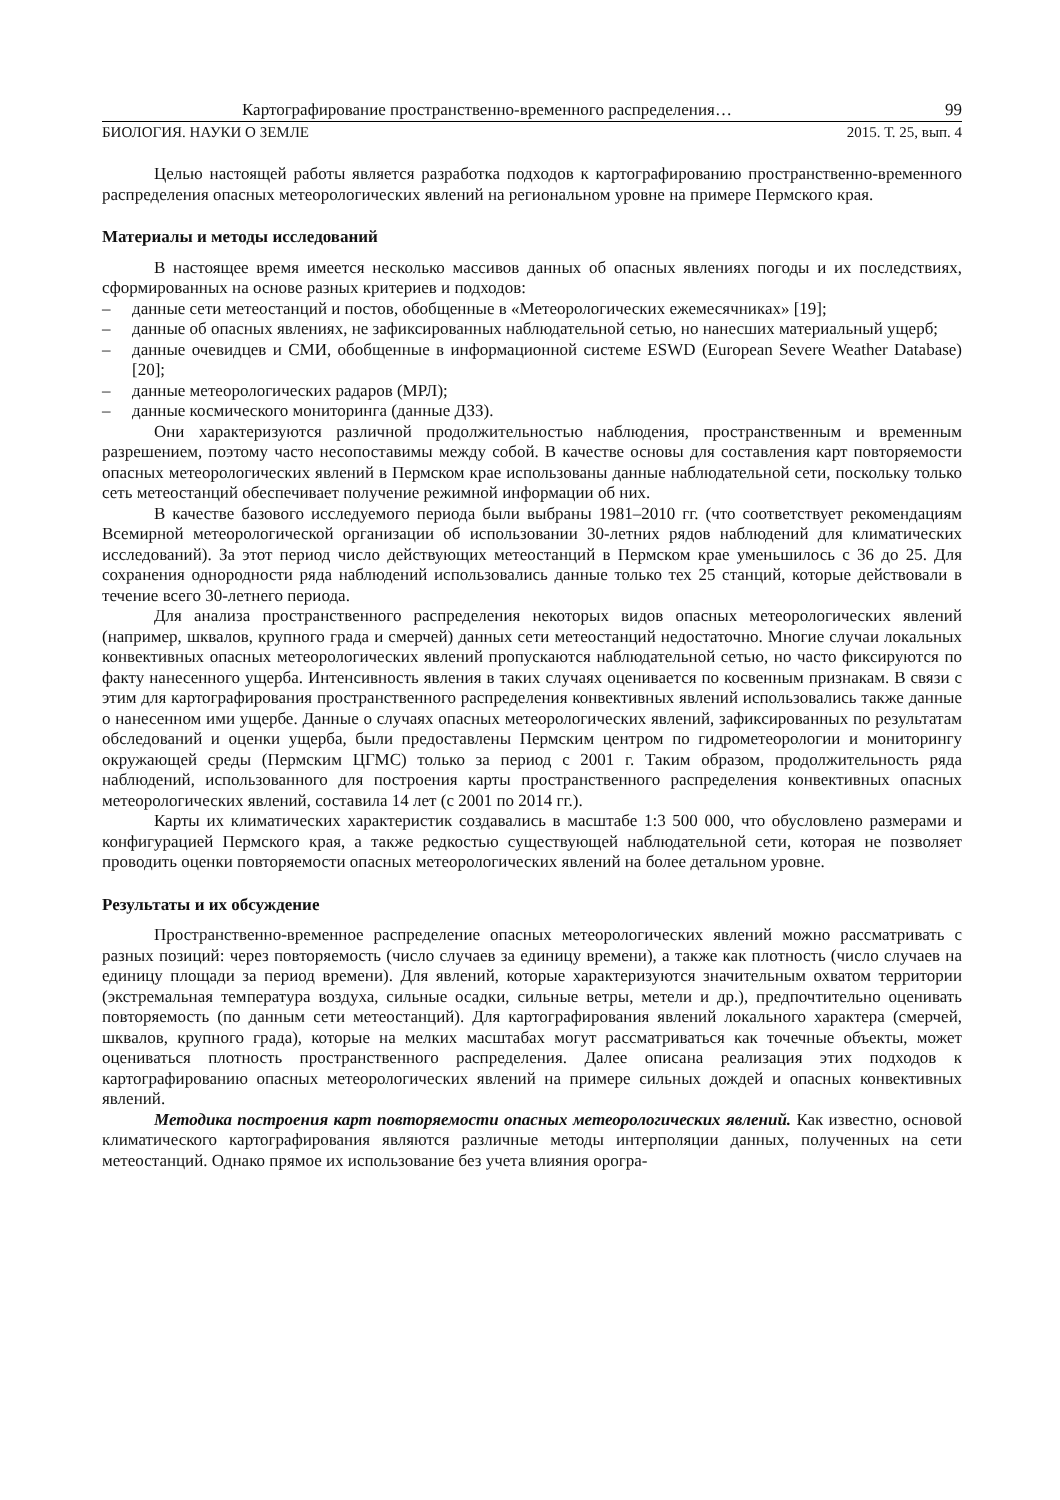Картографирование пространственно-временного распределения… 99
БИОЛОГИЯ. НАУКИ О ЗЕМЛЕ 2015. Т. 25, вып. 4
Целью настоящей работы является разработка подходов к картографированию пространственно-временного распределения опасных метеорологических явлений на региональном уровне на примере Пермского края.
Материалы и методы исследований
В настоящее время имеется несколько массивов данных об опасных явлениях погоды и их последствиях, сформированных на основе разных критериев и подходов:
– данные сети метеостанций и постов, обобщенные в «Метеорологических ежемесячниках» [19];
– данные об опасных явлениях, не зафиксированных наблюдательной сетью, но нанесших материальный ущерб;
– данные очевидцев и СМИ, обобщенные в информационной системе ESWD (European Severe Weather Database) [20];
– данные метеорологических радаров (МРЛ);
– данные космического мониторинга (данные ДЗЗ).
Они характеризуются различной продолжительностью наблюдения, пространственным и временным разрешением, поэтому часто несопоставимы между собой. В качестве основы для составления карт повторяемости опасных метеорологических явлений в Пермском крае использованы данные наблюдательной сети, поскольку только сеть метеостанций обеспечивает получение режимной информации об них.
В качестве базового исследуемого периода были выбраны 1981–2010 гг. (что соответствует рекомендациям Всемирной метеорологической организации об использовании 30-летних рядов наблюдений для климатических исследований). За этот период число действующих метеостанций в Пермском крае уменьшилось с 36 до 25. Для сохранения однородности ряда наблюдений использовались данные только тех 25 станций, которые действовали в течение всего 30-летнего периода.
Для анализа пространственного распределения некоторых видов опасных метеорологических явлений (например, шквалов, крупного града и смерчей) данных сети метеостанций недостаточно. Многие случаи локальных конвективных опасных метеорологических явлений пропускаются наблюдательной сетью, но часто фиксируются по факту нанесенного ущерба. Интенсивность явления в таких случаях оценивается по косвенным признакам. В связи с этим для картографирования пространственного распределения конвективных явлений использовались также данные о нанесенном ими ущербе. Данные о случаях опасных метеорологических явлений, зафиксированных по результатам обследований и оценки ущерба, были предоставлены Пермским центром по гидрометеорологии и мониторингу окружающей среды (Пермским ЦГМС) только за период с 2001 г. Таким образом, продолжительность ряда наблюдений, использованного для построения карты пространственного распределения конвективных опасных метеорологических явлений, составила 14 лет (с 2001 по 2014 гг.).
Карты их климатических характеристик создавались в масштабе 1:3 500 000, что обусловлено размерами и конфигурацией Пермского края, а также редкостью существующей наблюдательной сети, которая не позволяет проводить оценки повторяемости опасных метеорологических явлений на более детальном уровне.
Результаты и их обсуждение
Пространственно-временное распределение опасных метеорологических явлений можно рассматривать с разных позиций: через повторяемость (число случаев за единицу времени), а также как плотность (число случаев на единицу площади за период времени). Для явлений, которые характеризуются значительным охватом территории (экстремальная температура воздуха, сильные осадки, сильные ветры, метели и др.), предпочтительно оценивать повторяемость (по данным сети метеостанций). Для картографирования явлений локального характера (смерчей, шквалов, крупного града), которые на мелких масштабах могут рассматриваться как точечные объекты, может оцениваться плотность пространственного распределения. Далее описана реализация этих подходов к картографированию опасных метеорологических явлений на примере сильных дождей и опасных конвективных явлений.
Методика построения карт повторяемости опасных метеорологических явлений. Как известно, основой климатического картографирования являются различные методы интерполяции данных, полученных на сети метеостанций. Однако прямое их использование без учета влияния орогра-